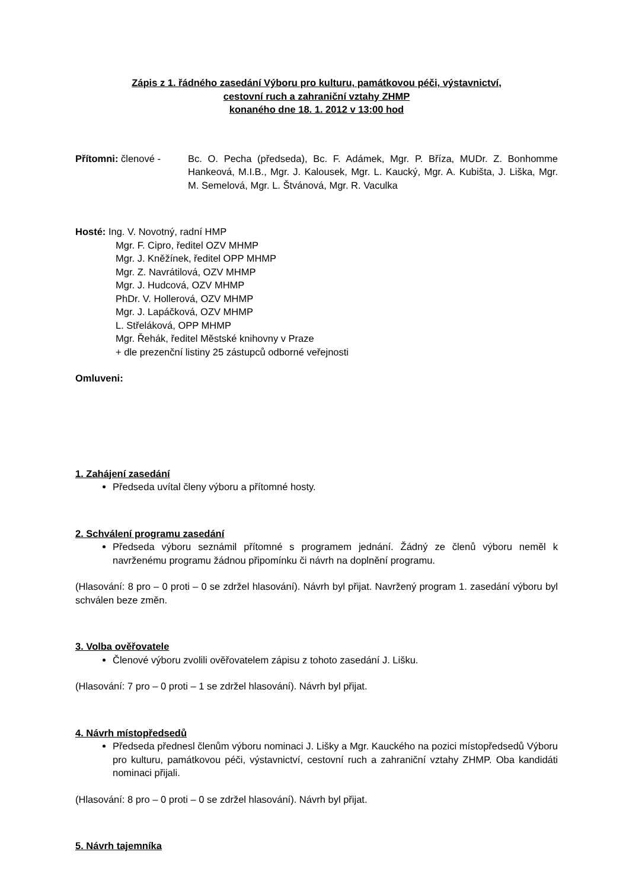Zápis z 1. řádného zasedání Výboru pro kulturu, památkovou péči, výstavnictví,
cestovní ruch a zahraniční vztahy ZHMP
konaného dne 18. 1. 2012 v 13:00 hod
Přítomni: členové - Bc. O. Pecha (předseda), Bc. F. Adámek, Mgr. P. Bříza, MUDr. Z. Bonhomme Hankeová, M.I.B., Mgr. J. Kalousek, Mgr. L. Kaucký, Mgr. A. Kubišta, J. Liška, Mgr. M. Semelová, Mgr. L. Štvánová, Mgr. R. Vaculka
Hosté: Ing. V. Novotný, radní HMP
Mgr. F. Cipro, ředitel OZV MHMP
Mgr. J. Kněžínek, ředitel OPP MHMP
Mgr. Z. Navrátilová, OZV MHMP
Mgr. J. Hudcová, OZV MHMP
PhDr. V. Hollerová, OZV MHMP
Mgr. J. Lapáčková, OZV MHMP
L. Střeláková, OPP MHMP
Mgr. Řehák, ředitel Městské knihovny v Praze
+ dle prezenční listiny 25 zástupců odborné veřejnosti
Omluveni:
1. Zahájení zasedání
Předseda uvítal členy výboru a přítomné hosty.
2. Schválení programu zasedání
Předseda výboru seznámil přítomné s programem jednání. Žádný ze členů výboru neměl k navrženému programu žádnou připomínku či návrh na doplnění programu.
(Hlasování: 8 pro – 0 proti – 0 se zdržel hlasování). Návrh byl přijat. Navržený program 1. zasedání výboru byl schválen beze změn.
3. Volba ověřovatele
Členové výboru zvolili ověřovatelem zápisu z tohoto zasedání J. Lišku.
(Hlasování: 7 pro – 0 proti – 1 se zdržel hlasování). Návrh byl přijat.
4. Návrh místopředsedů
Předseda přednesl členům výboru nominaci J. Lišky a Mgr. Kauckého na pozici místopředsedů Výboru pro kulturu, památkovou péči, výstavnictví, cestovní ruch a zahraniční vztahy ZHMP. Oba kandidáti nominaci přijali.
(Hlasování: 8 pro – 0 proti – 0 se zdržel hlasování). Návrh byl přijat.
5. Návrh tajemníka